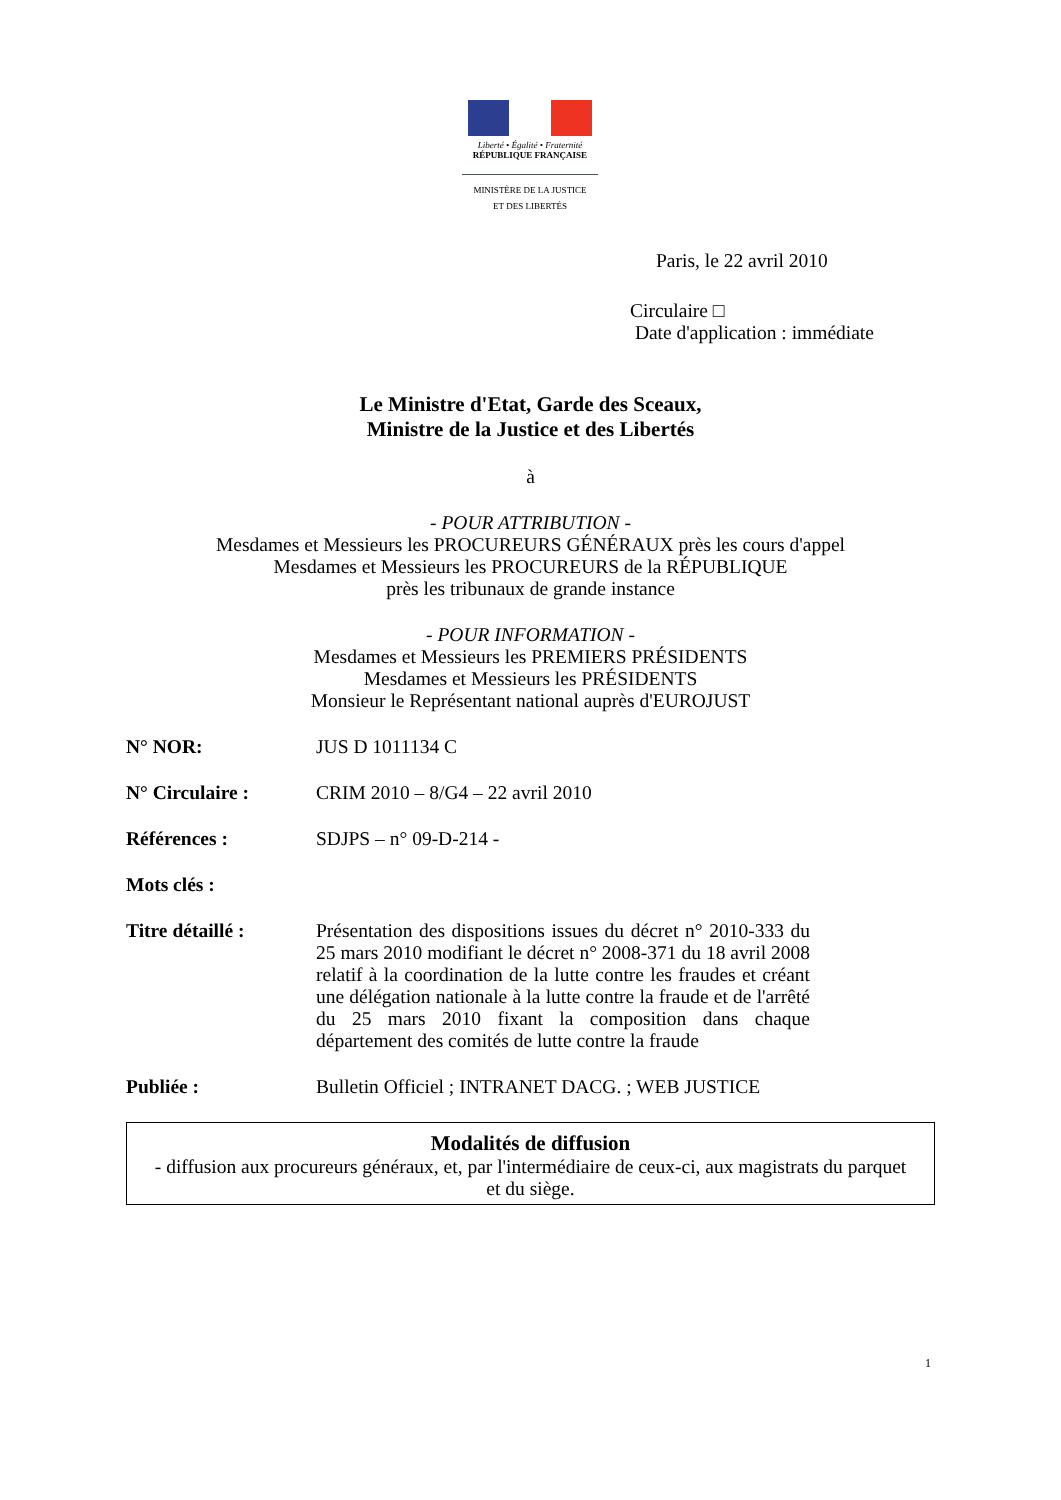Liberté • Égalité • Fraternité
RÉPUBLIQUE FRANÇAISE
MINISTÈRE DE LA JUSTICE
ET DES LIBERTÉS
Paris, le 22 avril 2010
Circulaire □
Date d'application : immédiate
Le Ministre d'Etat, Garde des Sceaux,
Ministre de la Justice et des Libertés
à
- POUR ATTRIBUTION -
Mesdames et Messieurs les PROCUREURS GÉNÉRAUX près les cours d'appel
Mesdames et Messieurs les PROCUREURS de la RÉPUBLIQUE
près les tribunaux de grande instance
- POUR INFORMATION -
Mesdames et Messieurs les PREMIERS PRÉSIDENTS
Mesdames et Messieurs les PRÉSIDENTS
Monsieur le Représentant national auprès d'EUROJUST
| N° NOR: | JUS D 1011134 C |
| N° Circulaire : | CRIM 2010 – 8/G4 – 22 avril 2010 |
| Références : | SDJPS – n° 09-D-214 - |
| Mots clés : | |
| Titre détaillé : | Présentation des dispositions issues du décret n° 2010-333 du 25 mars 2010 modifiant le décret n° 2008-371 du 18 avril 2008 relatif à la coordination de la lutte contre les fraudes et créant une délégation nationale à la lutte contre la fraude et de l'arrêté du 25 mars 2010 fixant la composition dans chaque département des comités de lutte contre la fraude |
| Publiée : | Bulletin Officiel ; INTRANET DACG. ; WEB JUSTICE |
Modalités de diffusion
- diffusion aux procureurs généraux, et, par l'intermédiaire de ceux-ci, aux magistrats du parquet et du siège.
1